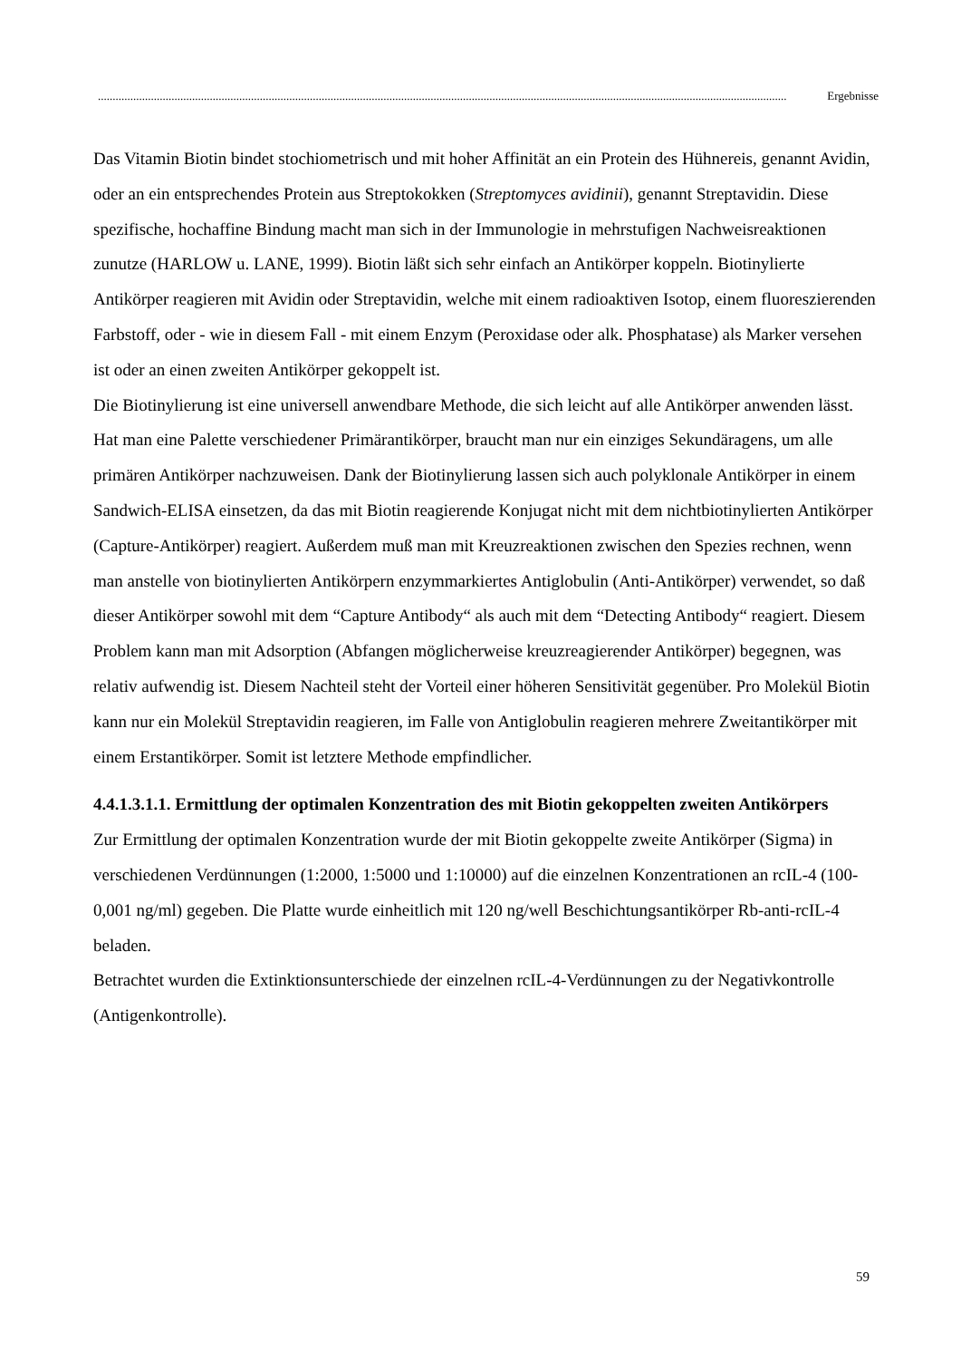.......................................................................................................................................................................................................................................... Ergebnisse
Das Vitamin Biotin bindet stochiometrisch und mit hoher Affinität an ein Protein des Hühnereis, genannt Avidin, oder an ein entsprechendes Protein aus Streptokokken (Streptomyces avidinii), genannt Streptavidin. Diese spezifische, hochaffine Bindung macht man sich in der Immunologie in mehrstufigen Nachweisreaktionen zunutze (HARLOW u. LANE, 1999). Biotin läßt sich sehr einfach an Antikörper koppeln. Biotinylierte Antikörper reagieren mit Avidin oder Streptavidin, welche mit einem radioaktiven Isotop, einem fluoreszierenden Farbstoff, oder - wie in diesem Fall - mit einem Enzym (Peroxidase oder alk. Phosphatase) als Marker versehen ist oder an einen zweiten Antikörper gekoppelt ist.
Die Biotinylierung ist eine universell anwendbare Methode, die sich leicht auf alle Antikörper anwenden lässt. Hat man eine Palette verschiedener Primärantikörper, braucht man nur ein einziges Sekundäragens, um alle primären Antikörper nachzuweisen. Dank der Biotinylierung lassen sich auch polyklonale Antikörper in einem Sandwich-ELISA einsetzen, da das mit Biotin reagierende Konjugat nicht mit dem nichtbiotinylierten Antikörper (Capture-Antikörper) reagiert. Außerdem muß man mit Kreuzreaktionen zwischen den Spezies rechnen, wenn man anstelle von biotinylierten Antikörpern enzymmarkiertes Antiglobulin (Anti-Antikörper) verwendet, so daß dieser Antikörper sowohl mit dem “Capture Antibody“ als auch mit dem “Detecting Antibody“ reagiert. Diesem Problem kann man mit Adsorption (Abfangen möglicherweise kreuzreagierender Antikörper) begegnen, was relativ aufwendig ist. Diesem Nachteil steht der Vorteil einer höheren Sensitivität gegenüber. Pro Molekül Biotin kann nur ein Molekül Streptavidin reagieren, im Falle von Antiglobulin reagieren mehrere Zweitantikörper mit einem Erstantikörper. Somit ist letztere Methode empfindlicher.
4.4.1.3.1.1. Ermittlung der optimalen Konzentration des mit Biotin gekoppelten zweiten Antikörpers
Zur Ermittlung der optimalen Konzentration wurde der mit Biotin gekoppelte zweite Antikörper (Sigma) in verschiedenen Verdünnungen (1:2000, 1:5000 und 1:10000) auf die einzelnen Konzentrationen an rcIL-4 (100-0,001 ng/ml) gegeben. Die Platte wurde einheitlich mit 120 ng/well Beschichtungsantikörper Rb-anti-rcIL-4 beladen.
Betrachtet wurden die Extinktionsunterschiede der einzelnen rcIL-4-Verdünnungen zu der Negativkontrolle (Antigenkontrolle).
59